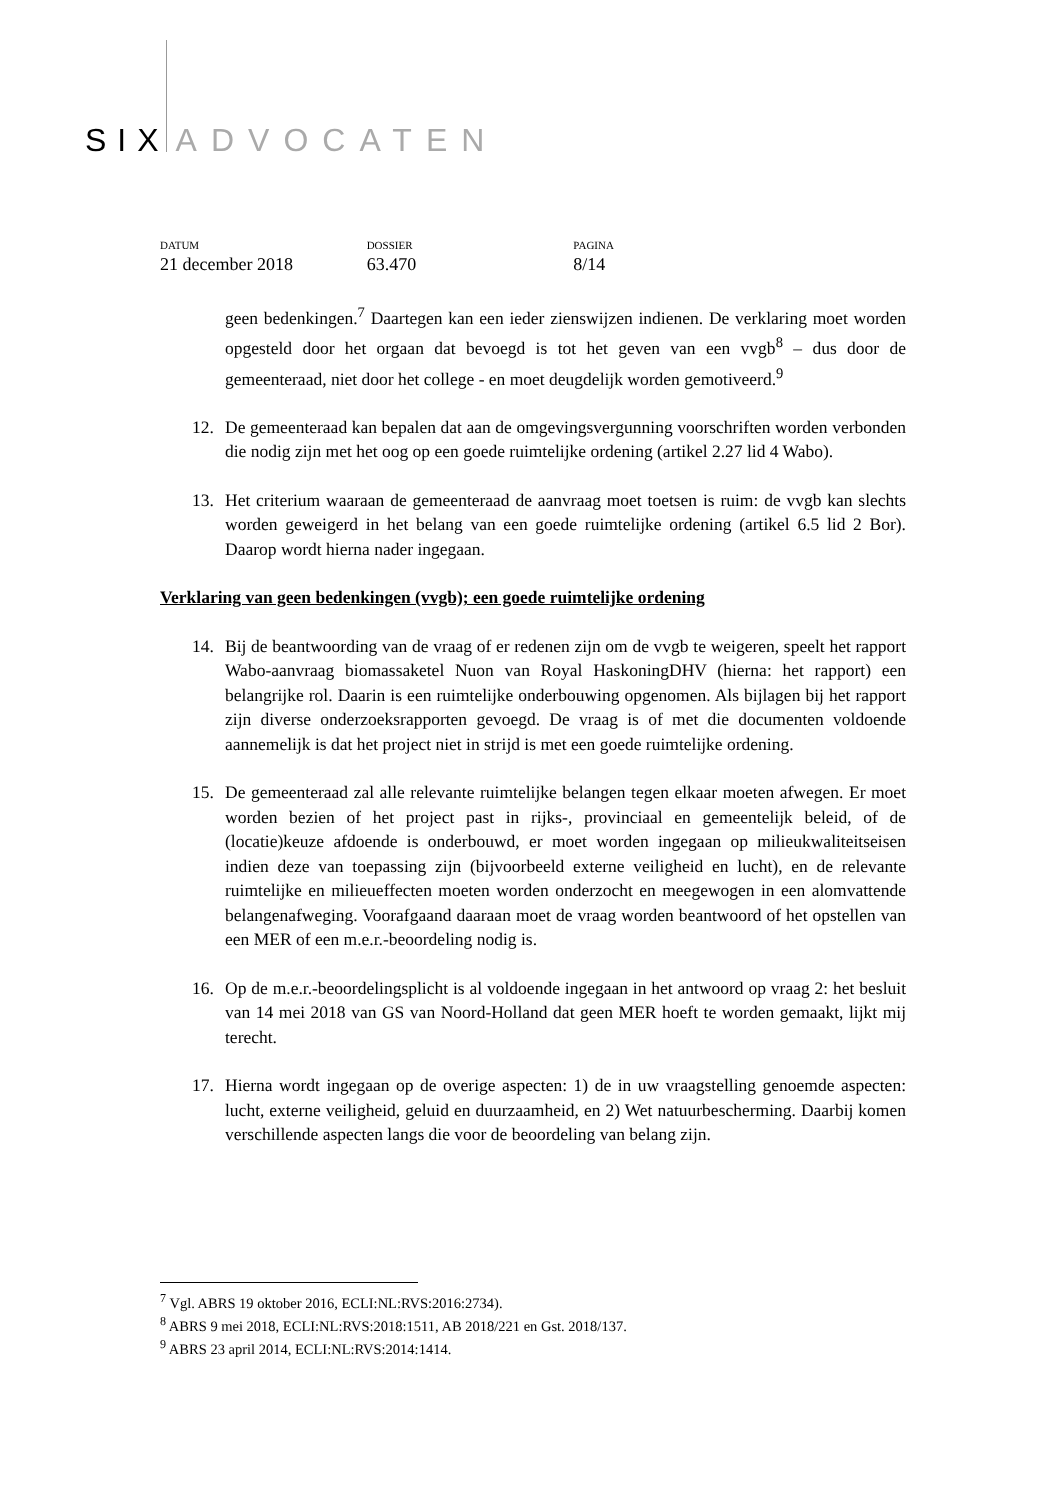SIX ADVOCATEN
DATUM
21 december 2018
DOSSIER
63.470
PAGINA
8/14
geen bedenkingen.<sup>7</sup> Daartegen kan een ieder zienswijzen indienen. De verklaring moet worden opgesteld door het orgaan dat bevoegd is tot het geven van een vvgb<sup>8</sup> – dus door de gemeenteraad, niet door het college - en moet deugdelijk worden gemotiveerd.<sup>9</sup>
12. De gemeenteraad kan bepalen dat aan de omgevingsvergunning voorschriften worden verbonden die nodig zijn met het oog op een goede ruimtelijke ordening (artikel 2.27 lid 4 Wabo).
13. Het criterium waaraan de gemeenteraad de aanvraag moet toetsen is ruim: de vvgb kan slechts worden geweigerd in het belang van een goede ruimtelijke ordening (artikel 6.5 lid 2 Bor). Daarop wordt hierna nader ingegaan.
Verklaring van geen bedenkingen (vvgb); een goede ruimtelijke ordening
14. Bij de beantwoording van de vraag of er redenen zijn om de vvgb te weigeren, speelt het rapport Wabo-aanvraag biomassaketel Nuon van Royal HaskoningDHV (hierna: het rapport) een belangrijke rol. Daarin is een ruimtelijke onderbouwing opgenomen. Als bijlagen bij het rapport zijn diverse onderzoeksrapporten gevoegd. De vraag is of met die documenten voldoende aannemelijk is dat het project niet in strijd is met een goede ruimtelijke ordening.
15. De gemeenteraad zal alle relevante ruimtelijke belangen tegen elkaar moeten afwegen. Er moet worden bezien of het project past in rijks-, provinciaal en gemeentelijk beleid, of de (locatie)keuze afdoende is onderbouwd, er moet worden ingegaan op milieukwaliteitseisen indien deze van toepassing zijn (bijvoorbeeld externe veiligheid en lucht), en de relevante ruimtelijke en milieueffecten moeten worden onderzocht en meegewogen in een alomvattende belangenafweging. Voorafgaand daaraan moet de vraag worden beantwoord of het opstellen van een MER of een m.e.r.-beoordeling nodig is.
16. Op de m.e.r.-beoordelingsplicht is al voldoende ingegaan in het antwoord op vraag 2: het besluit van 14 mei 2018 van GS van Noord-Holland dat geen MER hoeft te worden gemaakt, lijkt mij terecht.
17. Hierna wordt ingegaan op de overige aspecten: 1) de in uw vraagstelling genoemde aspecten: lucht, externe veiligheid, geluid en duurzaamheid, en 2) Wet natuurbescherming. Daarbij komen verschillende aspecten langs die voor de beoordeling van belang zijn.
<sup>7</sup> Vgl. ABRS 19 oktober 2016, ECLI:NL:RVS:2016:2734).
<sup>8</sup> ABRS 9 mei 2018, ECLI:NL:RVS:2018:1511, AB 2018/221 en Gst. 2018/137.
<sup>9</sup> ABRS 23 april 2014, ECLI:NL:RVS:2014:1414.